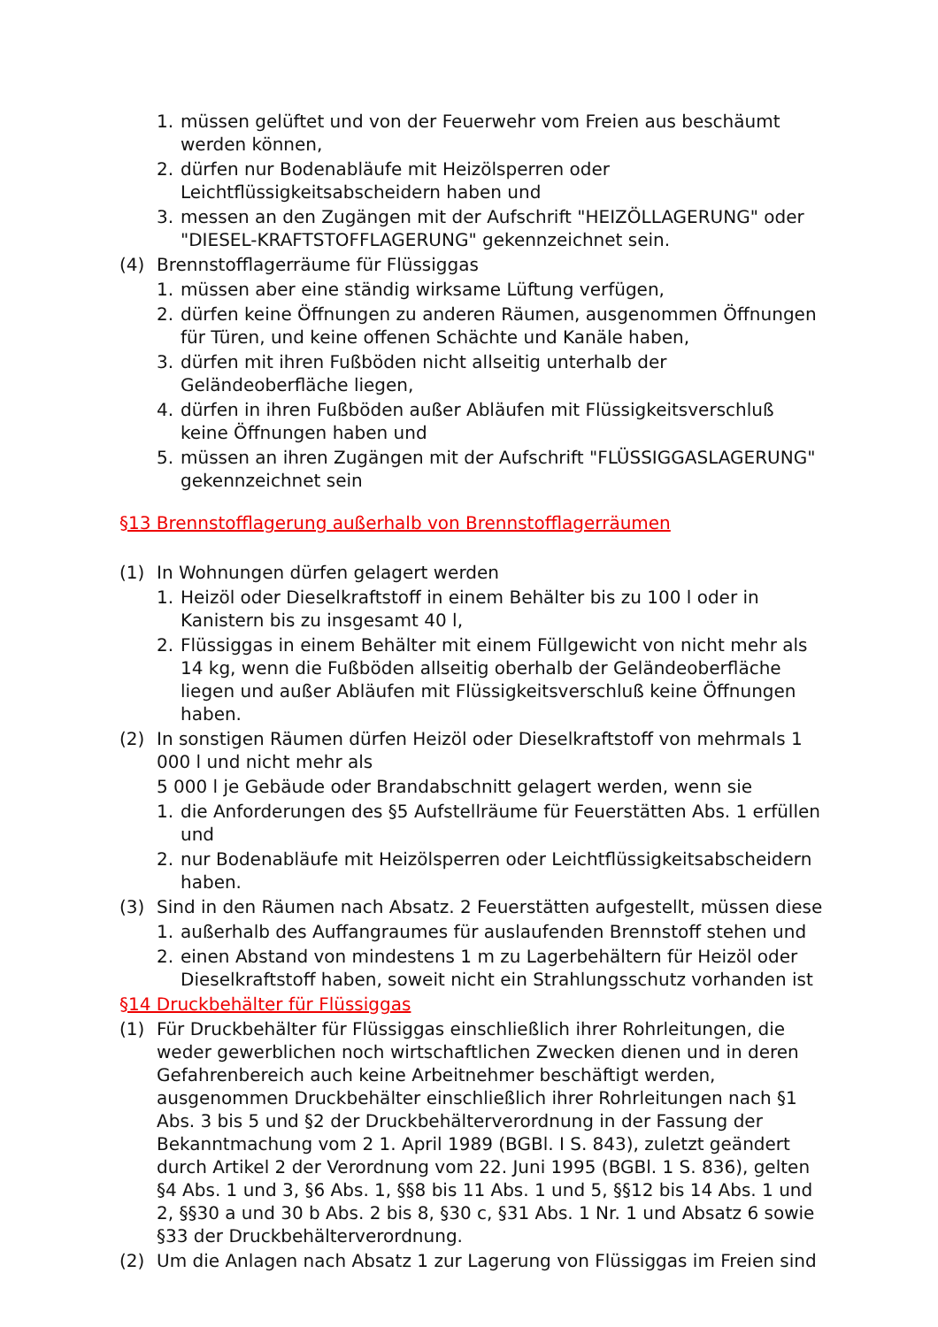1. müssen gelüftet und von der Feuerwehr vom Freien aus beschäumt werden können,
2. dürfen nur Bodenabläufe mit Heizölsperren oder Leichtflüssigkeitsabscheidern haben und
3. messen an den Zugängen mit der Aufschrift "HEIZÖLLAGERUNG" oder "DIESEL-KRAFTSTOFFLAGERUNG" gekennzeichnet sein.
(4) Brennstofflagerräume für Flüssiggas
1. müssen aber eine ständig wirksame Lüftung verfügen,
2. dürfen keine Öffnungen zu anderen Räumen, ausgenommen Öffnungen für Türen, und keine offenen Schächte und Kanäle haben,
3. dürfen mit ihren Fußböden nicht allseitig unterhalb der Geländeoberfläche liegen,
4. dürfen in ihren Fußböden außer Abläufen mit Flüssigkeitsverschluß keine Öffnungen haben und
5. müssen an ihren Zugängen mit der Aufschrift "FLÜSSIGGASLAGERUNG" gekennzeichnet sein
§13 Brennstofflagerung außerhalb von Brennstofflagerräumen
(1) In Wohnungen dürfen gelagert werden
1. Heizöl oder Dieselkraftstoff in einem Behälter bis zu 100 l oder in Kanistern bis zu insgesamt 40 l,
2. Flüssiggas in einem Behälter mit einem Füllgewicht von nicht mehr als 14 kg, wenn die Fußböden allseitig oberhalb der Geländeoberfläche liegen und außer Abläufen mit Flüssigkeitsverschluß keine Öffnungen haben.
(2) In sonstigen Räumen dürfen Heizöl oder Dieselkraftstoff von mehrmals 1 000 l und nicht mehr als
5 000 l je Gebäude oder Brandabschnitt gelagert werden, wenn sie
1. die Anforderungen des §5 Aufstellräume für Feuerstätten Abs. 1 erfüllen und
2. nur Bodenabläufe mit Heizölsperren oder Leichtflüssigkeitsabscheidern haben.
(3) Sind in den Räumen nach Absatz. 2 Feuerstätten aufgestellt, müssen diese
1. außerhalb des Auffangraumes für auslaufenden Brennstoff stehen und
2. einen Abstand von mindestens 1 m zu Lagerbehältern für Heizöl oder Dieselkraftstoff haben, soweit nicht ein Strahlungsschutz vorhanden ist
§14 Druckbehälter für Flüssiggas
(1) Für Druckbehälter für Flüssiggas einschließlich ihrer Rohrleitungen, die weder gewerblichen noch wirtschaftlichen Zwecken dienen und in deren Gefahrenbereich auch keine Arbeitnehmer beschäftigt werden, ausgenommen Druckbehälter einschließlich ihrer Rohrleitungen nach §1 Abs. 3 bis 5 und §2 der Druckbehälterverordnung in der Fassung der Bekanntmachung vom 2 1. April 1989 (BGBl. I S. 843), zuletzt geändert durch Artikel 2 der Verordnung vom 22. Juni 1995 (BGBl. 1 S. 836), gelten §4 Abs. 1 und 3, §6 Abs. 1, §§8 bis 11 Abs. 1 und 5, §§12 bis 14 Abs. 1 und 2, §§30 a und 30 b Abs. 2 bis 8, §30 c, §31 Abs. 1 Nr. 1 und Absatz 6 sowie §33 der Druckbehälterverordnung.
(2) Um die Anlagen nach Absatz 1 zur Lagerung von Flüssiggas im Freien sind